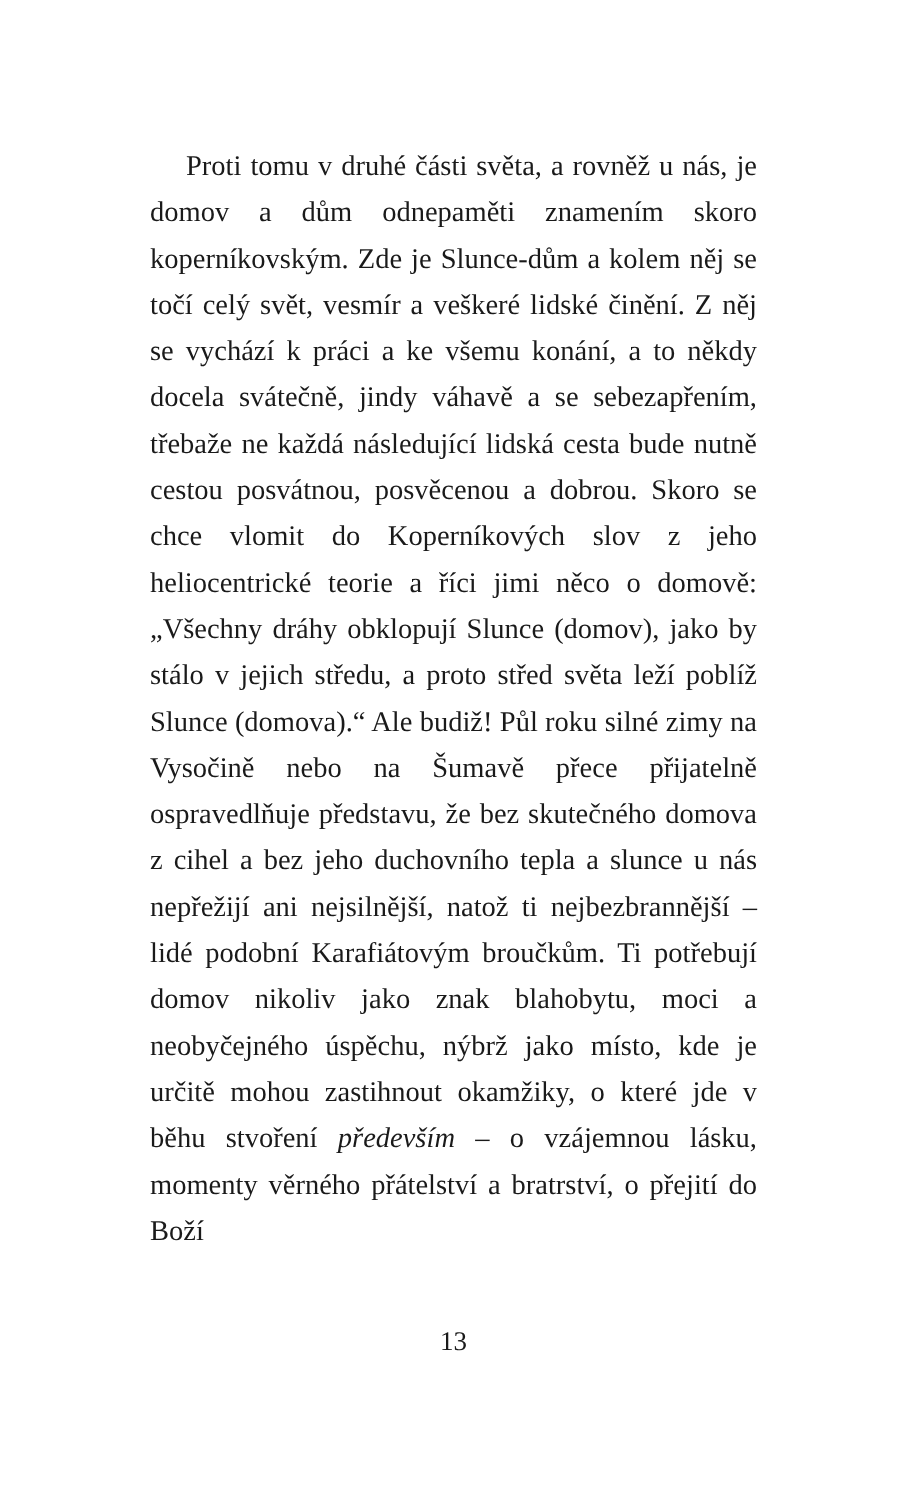Proti tomu v druhé části světa, a rovněž u nás, je domov a dům odnepaměti znamením skoro koperníkovským. Zde je Slunce-dům a kolem něj se točí celý svět, vesmír a veškeré lidské činění. Z něj se vychází k práci a ke všemu konání, a to někdy docela svátečně, jindy váhavě a se sebezapřením, třebaže ne každá následující lidská cesta bude nutně cestou posvátnou, posvěcenou a dobrou. Skoro se chce vlomit do Koperníkových slov z jeho heliocentrické teorie a říci jimi něco o domově: „Všechny dráhy obklopují Slunce (domov), jako by stálo v jejich středu, a proto střed světa leží poblíž Slunce (domova).“ Ale budiž! Půl roku silné zimy na Vysočině nebo na Šumavě přece přijatelně ospravedlňuje představu, že bez skutečného domova z cihel a bez jeho duchovního tepla a slunce u nás nepřežijí ani nejsilnější, natož ti nejbezbrannější – lidé podobní Karafiátovým broučkům. Ti potřebují domov nikoliv jako znak blahobytu, moci a neobyčejného úspěchu, nýbrž jako místo, kde je určitě mohou zastihnout okamžiky, o které jde v běhu stvoření především – o vzájemnou lásku, momenty věrného přátelství a bratrství, o přejití do Boží
13